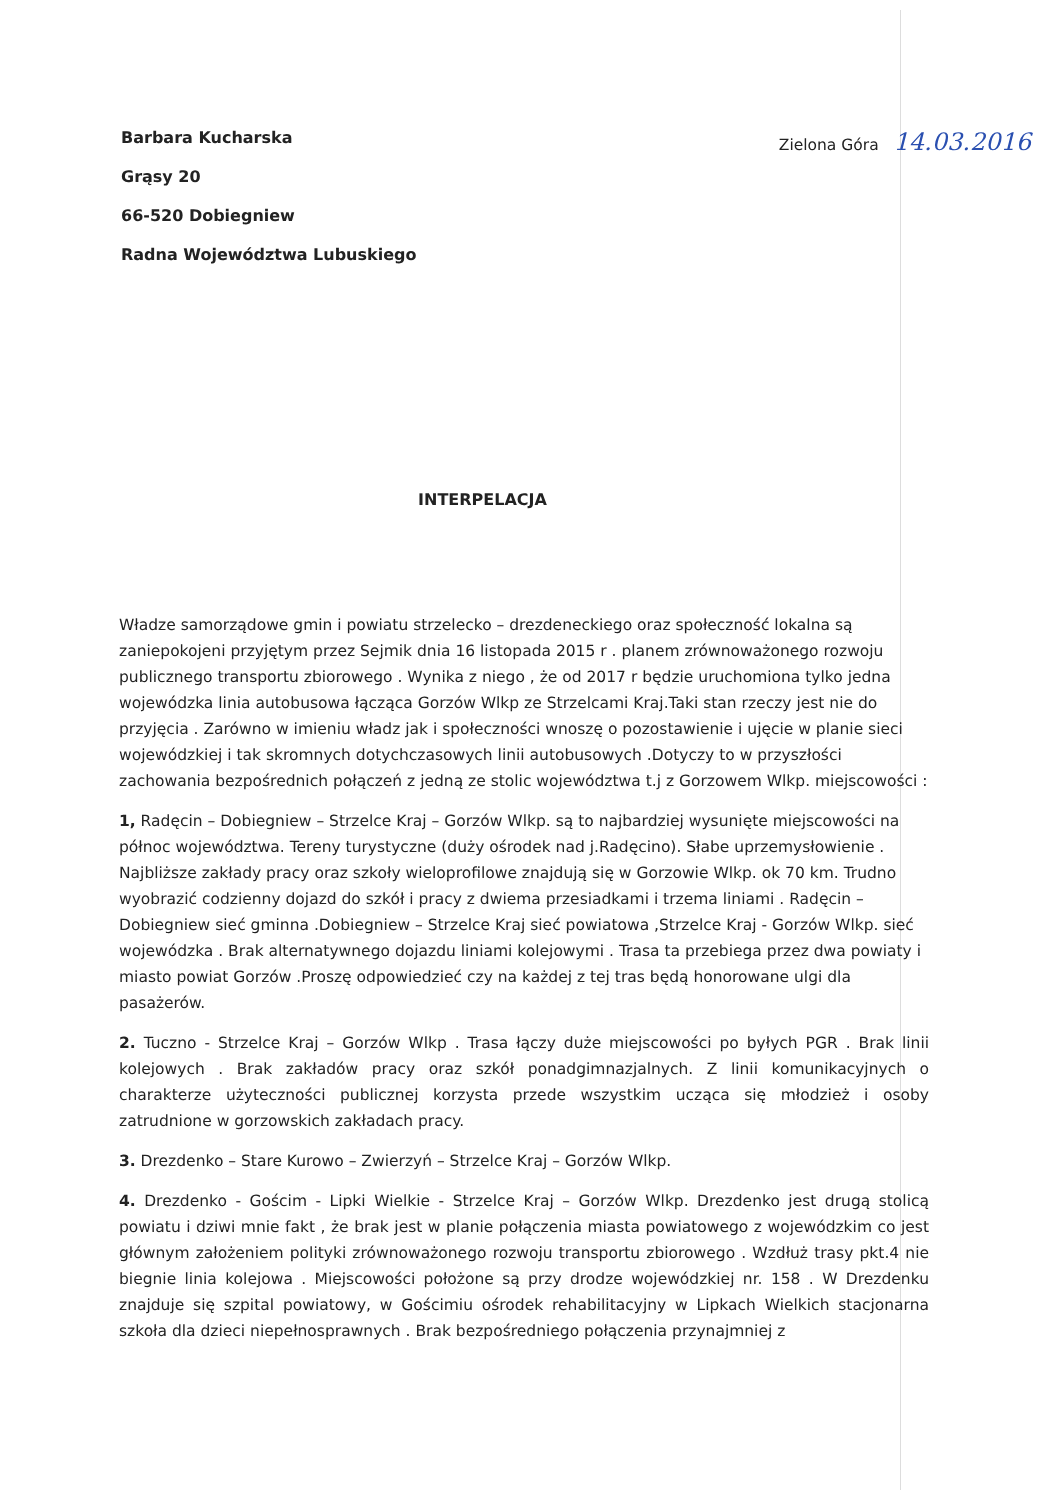Barbara Kucharska
Grąsy 20
66-520 Dobiegniew
Radna Województwa Lubuskiego
Zielona Góra 14.03.2016
INTERPELACJA
Władze samorządowe gmin i powiatu strzelecko – drezdeneckiego oraz społeczność lokalna są zaniepokojeni przyjętym przez Sejmik dnia 16 listopada 2015 r . planem zrównoważonego rozwoju publicznego transportu zbiorowego . Wynika z niego , że od 2017 r będzie uruchomiona tylko jedna wojewódzka linia autobusowa łącząca Gorzów Wlkp ze Strzelcami Kraj.Taki stan rzeczy jest nie do przyjęcia . Zarówno w imieniu władz jak i społeczności wnoszę o pozostawienie i ujęcie w planie sieci wojewódzkiej i tak skromnych dotychczasowych linii autobusowych .Dotyczy to w przyszłości zachowania bezpośrednich połączeń z jedną ze stolic województwa t.j z Gorzowem Wlkp. miejscowości :
1, Radęcin – Dobiegniew – Strzelce Kraj – Gorzów Wlkp. są to najbardziej wysunięte miejscowości na północ województwa. Tereny turystyczne (duży ośrodek nad j.Radęcino). Słabe uprzemysłowienie . Najbliższe zakłady pracy oraz szkoły wieloprofilowe znajdują się w Gorzowie Wlkp. ok 70 km. Trudno wyobrazić codzienny dojazd do szkół i pracy z dwiema przesiadkami i trzema liniami . Radęcin – Dobiegniew sieć gminna .Dobiegniew – Strzelce Kraj sieć powiatowa ,Strzelce Kraj - Gorzów Wlkp. sieć wojewódzka . Brak alternatywnego dojazdu liniami kolejowymi . Trasa ta przebiega przez dwa powiaty i miasto powiat Gorzów .Proszę odpowiedzieć czy na każdej z tej tras będą honorowane ulgi dla pasażerów.
2. Tuczno - Strzelce Kraj – Gorzów Wlkp . Trasa łączy duże miejscowości po byłych PGR . Brak linii kolejowych . Brak zakładów pracy oraz szkół ponadgimnazjalnych. Z linii komunikacyjnych o charakterze użyteczności publicznej korzysta przede wszystkim ucząca się młodzież i osoby zatrudnione w gorzowskich zakładach pracy.
3. Drezdenko – Stare Kurowo – Zwierzyń – Strzelce Kraj – Gorzów Wlkp.
4. Drezdenko - Gościm - Lipki Wielkie - Strzelce Kraj – Gorzów Wlkp. Drezdenko jest drugą stolicą powiatu i dziwi mnie fakt , że brak jest w planie połączenia miasta powiatowego z wojewódzkim co jest głównym założeniem polityki zrównoważonego rozwoju transportu zbiorowego . Wzdłuż trasy pkt.4 nie biegnie linia kolejowa . Miejscowości położone są przy drodze wojewódzkiej nr. 158 . W Drezdenku znajduje się szpital powiatowy, w Gościmiu ośrodek rehabilitacyjny w Lipkach Wielkich stacjonarna szkoła dla dzieci niepełnosprawnych . Brak bezpośredniego połączenia przynajmniej z